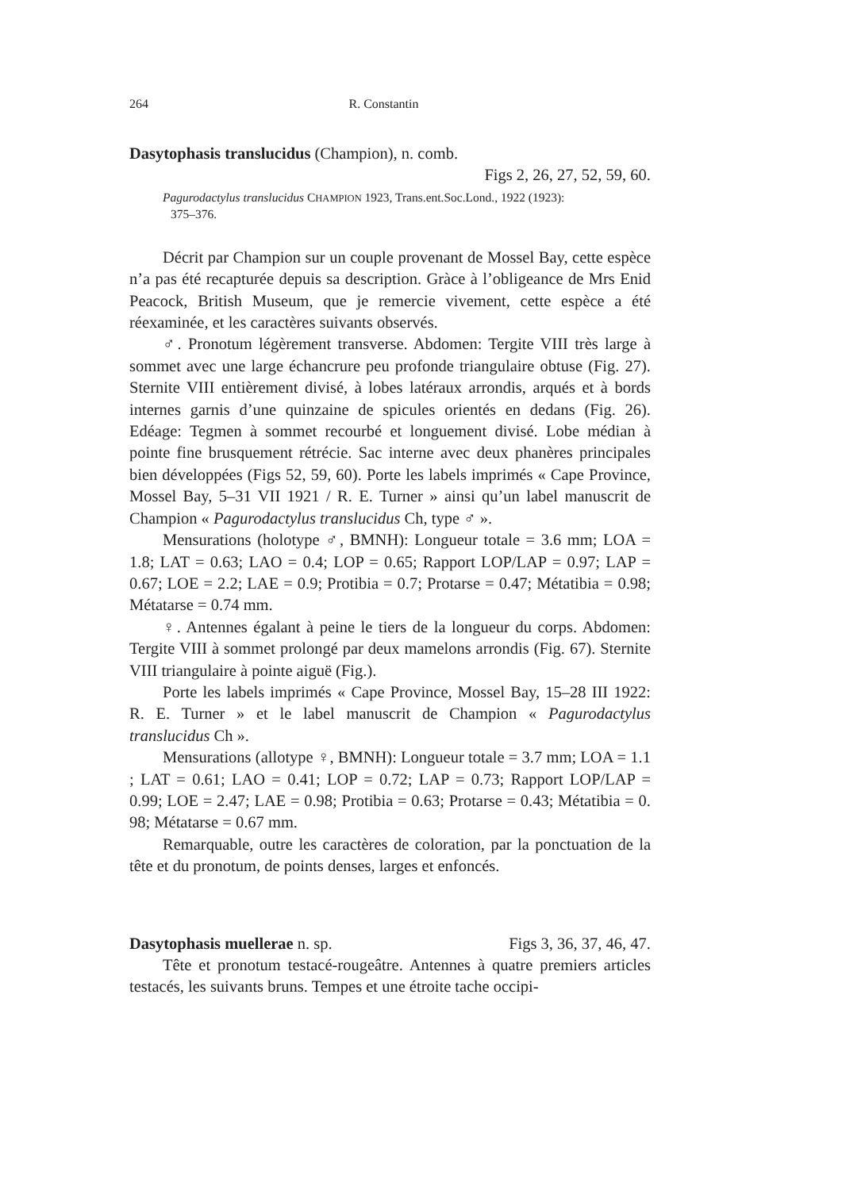264 R. Constantin
Dasytophasis translucidus (Champion), n. comb.
Figs 2, 26, 27, 52, 59, 60.
Pagurodactylus translucidus CHAMPION 1923, Trans.ent.Soc.Lond., 1922 (1923):
375–376.
Décrit par Champion sur un couple provenant de Mossel Bay, cette espèce n’a pas été recapturée depuis sa description. Gràce à l’obligeance de Mrs Enid Peacock, British Museum, que je remercie vivement, cette espèce a été réexaminée, et les caractères suivants observés.
♂. Pronotum légèrement transverse. Abdomen: Tergite VIII très large à sommet avec une large échancrure peu profonde triangulaire obtuse (Fig. 27). Sternite VIII entièrement divisé, à lobes latéraux arrondis, arqués et à bords internes garnis d’une quinzaine de spicules orientés en dedans (Fig. 26). Edéage: Tegmen à sommet recourbé et longuement divisé. Lobe médian à pointe fine brusquement rétrécie. Sac interne avec deux phanères principales bien développées (Figs 52, 59, 60). Porte les labels imprimés « Cape Province, Mossel Bay, 5–31 VII 1921 / R. E. Turner » ainsi qu’un label manuscrit de Champion « Pagurodactylus translucidus Ch, type ♂ ».
Mensurations (holotype ♂, BMNH): Longueur totale = 3.6 mm; LOA = 1.8; LAT = 0.63; LAO = 0.4; LOP = 0.65; Rapport LOP/LAP = 0.97; LAP = 0.67; LOE = 2.2; LAE = 0.9; Protibia = 0.7; Protarse = 0.47; Métatibia = 0.98; Métatarse = 0.74 mm.
♀. Antennes égalant à peine le tiers de la longueur du corps. Abdomen: Tergite VIII à sommet prolongé par deux mamelons arrondis (Fig. 67). Sternite VIII triangulaire à pointe aiguë (Fig.).
Porte les labels imprimés « Cape Province, Mossel Bay, 15–28 III 1922: R. E. Turner » et le label manuscrit de Champion « Pagurodactylus translucidus Ch ».
Mensurations (allotype ♀, BMNH): Longueur totale = 3.7 mm; LOA = 1.1 ; LAT = 0.61; LAO = 0.41; LOP = 0.72; LAP = 0.73; Rapport LOP/LAP = 0.99; LOE = 2.47; LAE = 0.98; Protibia = 0.63; Protarse = 0.43; Métatibia = 0. 98; Métatarse = 0.67 mm.
Remarquable, outre les caractères de coloration, par la ponctuation de la tête et du pronotum, de points denses, larges et enfoncés.
Dasytophasis muellerae n. sp. Figs 3, 36, 37, 46, 47.
Tête et pronotum testacé-rougeâtre. Antennes à quatre premiers articles testacés, les suivants bruns. Tempes et une étroite tache occipi-